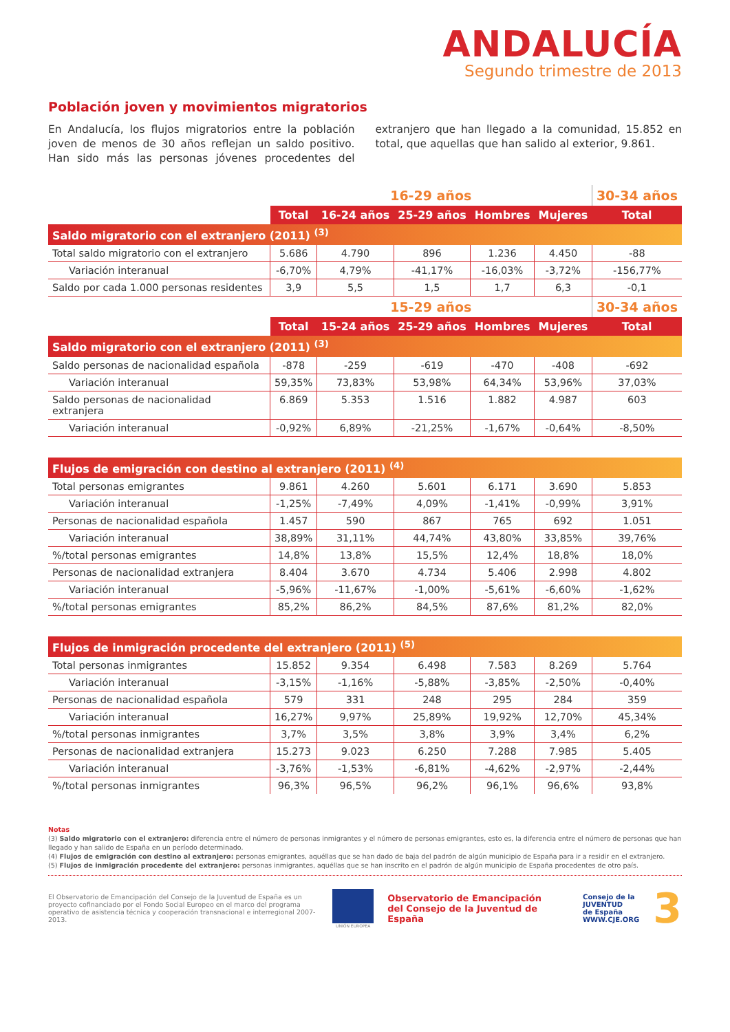ANDALUCÍA
Segundo trimestre de 2013
Población joven y movimientos migratorios
En Andalucía, los flujos migratorios entre la población joven de menos de 30 años reflejan un saldo positivo. Han sido más las personas jóvenes procedentes del extranjero que han llegado a la comunidad, 15.852 en total, que aquellas que han salido al exterior, 9.861.
| | 16-29 años | | | | | 30-34 años |
| --- | --- | --- | --- | --- | --- | --- |
| | Total | 16-24 años | 25-29 años | Hombres | Mujeres | Total |
| Saldo migratorio con el extranjero (2011) <sup>(3)</sup> | | | | | | |
| Total saldo migratorio con el extranjero | 5.686 | 4.790 | 896 | 1.236 | 4.450 | -88 |
| Variación interanual | -6,70% | 4,79% | -41,17% | -16,03% | -3,72% | -156,77% |
| Saldo por cada 1.000 personas residentes | 3,9 | 5,5 | 1,5 | 1,7 | 6,3 | -0,1 |
| | 15-29 años | | | | | 30-34 años |
| | Total | 15-24 años | 25-29 años | Hombres | Mujeres | Total |
| Saldo migratorio con el extranjero (2011) <sup>(3)</sup> | | | | | | |
| Saldo personas de nacionalidad española | -878 | -259 | -619 | -470 | -408 | -692 |
| Variación interanual | 59,35% | 73,83% | 53,98% | 64,34% | 53,96% | 37,03% |
| Saldo personas de nacionalidad extranjera | 6.869 | 5.353 | 1.516 | 1.882 | 4.987 | 603 |
| Variación interanual | -0,92% | 6,89% | -21,25% | -1,67% | -0,64% | -8,50% |
| Flujos de emigración con destino al extranjero (2011) <sup>(4)</sup> | | | | | | |
| Total personas emigrantes | 9.861 | 4.260 | 5.601 | 6.171 | 3.690 | 5.853 |
| Variación interanual | -1,25% | -7,49% | 4,09% | -1,41% | -0,99% | 3,91% |
| Personas de nacionalidad española | 1.457 | 590 | 867 | 765 | 692 | 1.051 |
| Variación interanual | 38,89% | 31,11% | 44,74% | 43,80% | 33,85% | 39,76% |
| %/total personas emigrantes | 14,8% | 13,8% | 15,5% | 12,4% | 18,8% | 18,0% |
| Personas de nacionalidad extranjera | 8.404 | 3.670 | 4.734 | 5.406 | 2.998 | 4.802 |
| Variación interanual | -5,96% | -11,67% | -1,00% | -5,61% | -6,60% | -1,62% |
| %/total personas emigrantes | 85,2% | 86,2% | 84,5% | 87,6% | 81,2% | 82,0% |
| Flujos de inmigración procedente del extranjero (2011) <sup>(5)</sup> | | | | | | |
| Total personas inmigrantes | 15.852 | 9.354 | 6.498 | 7.583 | 8.269 | 5.764 |
| Variación interanual | -3,15% | -1,16% | -5,88% | -3,85% | -2,50% | -0,40% |
| Personas de nacionalidad española | 579 | 331 | 248 | 295 | 284 | 359 |
| Variación interanual | 16,27% | 9,97% | 25,89% | 19,92% | 12,70% | 45,34% |
| %/total personas inmigrantes | 3,7% | 3,5% | 3,8% | 3,9% | 3,4% | 6,2% |
| Personas de nacionalidad extranjera | 15.273 | 9.023 | 6.250 | 7.288 | 7.985 | 5.405 |
| Variación interanual | -3,76% | -1,53% | -6,81% | -4,62% | -2,97% | -2,44% |
| %/total personas inmigrantes | 96,3% | 96,5% | 96,2% | 96,1% | 96,6% | 93,8% |
Notas
(3) Saldo migratorio con el extranjero: diferencia entre el número de personas inmigrantes y el número de personas emigrantes, esto es, la diferencia entre el número de personas que han llegado y han salido de España en un período determinado.
(4) Flujos de emigración con destino al extranjero: personas emigrantes, aquéllas que se han dado de baja del padrón de algún municipio de España para ir a residir en el extranjero.
(5) Flujos de inmigración procedente del extranjero: personas inmigrantes, aquéllas que se han inscrito en el padrón de algún municipio de España procedentes de otro país.
El Observatorio de Emancipación del Consejo de la Juventud de España es un proyecto cofinanciado por el Fondo Social Europeo en el marco del programa operativo de asistencia técnica y cooperación transnacional e interregional 2007-2013.
UNIÓN EUROPEA
Observatorio de Emancipación
del Consejo de la Juventud de España
Consejo de la
JUVENTUD
de España
WWW.CJE.ORG
3